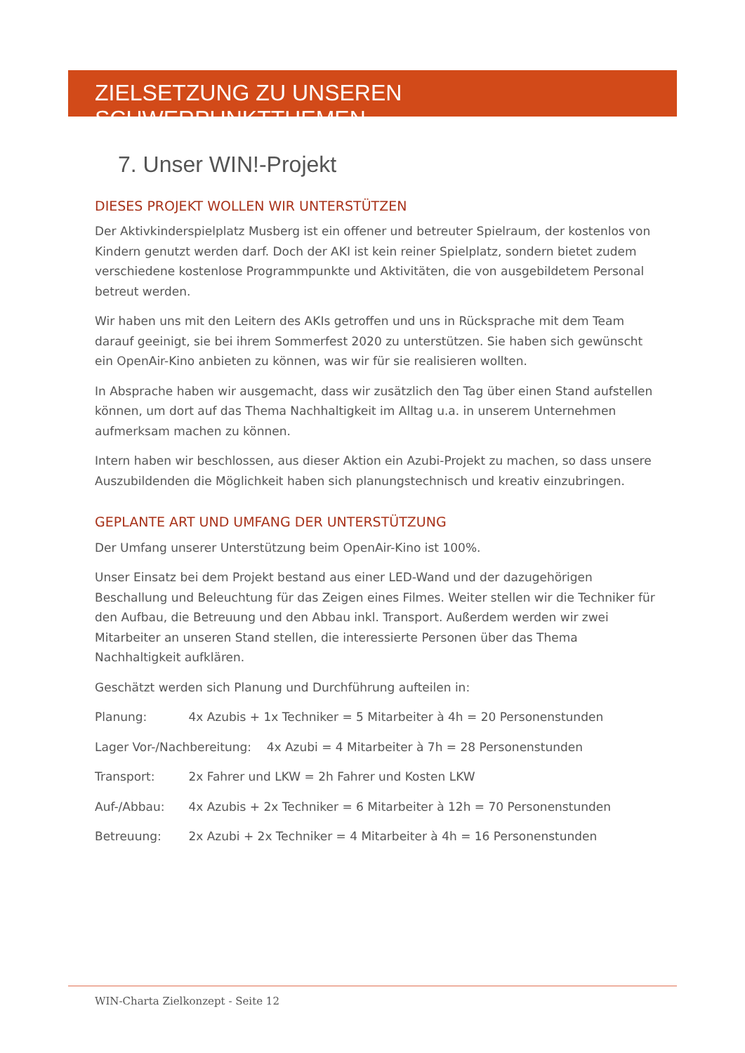ZIELSETZUNG ZU UNSEREN SCHWERPUNKTTHEMEN
7. Unser WIN!-Projekt
DIESES PROJEKT WOLLEN WIR UNTERSTÜTZEN
Der Aktivkinderspielplatz Musberg ist ein offener und betreuter Spielraum, der kostenlos von Kindern genutzt werden darf. Doch der AKI ist kein reiner Spielplatz, sondern bietet zudem verschiedene kostenlose Programmpunkte und Aktivitäten, die von ausgebildetem Personal betreut werden.
Wir haben uns mit den Leitern des AKIs getroffen und uns in Rücksprache mit dem Team darauf geeinigt, sie bei ihrem Sommerfest 2020 zu unterstützen. Sie haben sich gewünscht ein OpenAir-Kino anbieten zu können, was wir für sie realisieren wollten.
In Absprache haben wir ausgemacht, dass wir zusätzlich den Tag über einen Stand aufstellen können, um dort auf das Thema Nachhaltigkeit im Alltag u.a. in unserem Unternehmen aufmerksam machen zu können.
Intern haben wir beschlossen, aus dieser Aktion ein Azubi-Projekt zu machen, so dass unsere Auszubildenden die Möglichkeit haben sich planungstechnisch und kreativ einzubringen.
GEPLANTE ART UND UMFANG DER UNTERSTÜTZUNG
Der Umfang unserer Unterstützung beim OpenAir-Kino ist 100%.
Unser Einsatz bei dem Projekt bestand aus einer LED-Wand und der dazugehörigen Beschallung und Beleuchtung für das Zeigen eines Filmes. Weiter stellen wir die Techniker für den Aufbau, die Betreuung und den Abbau inkl. Transport. Außerdem werden wir zwei Mitarbeiter an unseren Stand stellen, die interessierte Personen über das Thema Nachhaltigkeit aufklären.
Geschätzt werden sich Planung und Durchführung aufteilen in:
Planung: 4x Azubis + 1x Techniker = 5 Mitarbeiter à 4h = 20 Personenstunden
Lager Vor-/Nachbereitung: 4x Azubi = 4 Mitarbeiter à 7h = 28 Personenstunden
Transport: 2x Fahrer und LKW = 2h Fahrer und Kosten LKW
Auf-/Abbau: 4x Azubis + 2x Techniker = 6 Mitarbeiter à 12h = 70 Personenstunden
Betreuung: 2x Azubi + 2x Techniker = 4 Mitarbeiter à 4h = 16 Personenstunden
WIN-Charta Zielkonzept - Seite 12